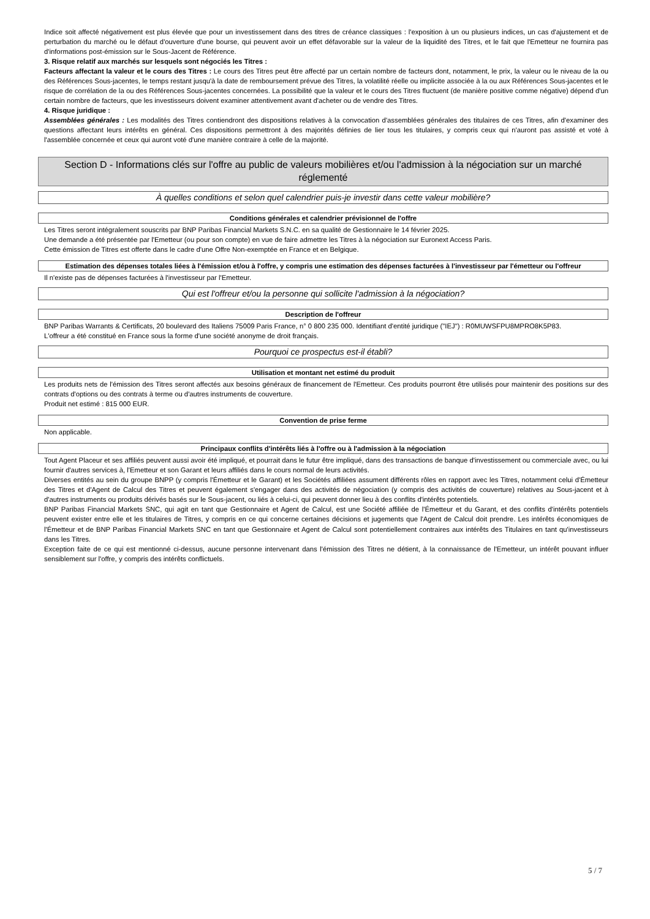Indice soit affecté négativement est plus élevée que pour un investissement dans des titres de créance classiques : l'exposition à un ou plusieurs indices, un cas d'ajustement et de perturbation du marché ou le défaut d'ouverture d'une bourse, qui peuvent avoir un effet défavorable sur la valeur de la liquidité des Titres, et le fait que l'Emetteur ne fournira pas d'informations post-émission sur le Sous-Jacent de Référence.
3. Risque relatif aux marchés sur lesquels sont négociés les Titres :
Facteurs affectant la valeur et le cours des Titres : Le cours des Titres peut être affecté par un certain nombre de facteurs dont, notamment, le prix, la valeur ou le niveau de la ou des Références Sous-jacentes, le temps restant jusqu'à la date de remboursement prévue des Titres, la volatilité réelle ou implicite associée à la ou aux Références Sous-jacentes et le risque de corrélation de la ou des Références Sous-jacentes concernées. La possibilité que la valeur et le cours des Titres fluctuent (de manière positive comme négative) dépend d'un certain nombre de facteurs, que les investisseurs doivent examiner attentivement avant d'acheter ou de vendre des Titres.
4. Risque juridique :
Assemblées générales : Les modalités des Titres contiendront des dispositions relatives à la convocation d'assemblées générales des titulaires de ces Titres, afin d'examiner des questions affectant leurs intérêts en général. Ces dispositions permettront à des majorités définies de lier tous les titulaires, y compris ceux qui n'auront pas assisté et voté à l'assemblée concernée et ceux qui auront voté d'une manière contraire à celle de la majorité.
Section D - Informations clés sur l'offre au public de valeurs mobilières et/ou l'admission à la négociation sur un marché réglementé
À quelles conditions et selon quel calendrier puis-je investir dans cette valeur mobilière?
Conditions générales et calendrier prévisionnel de l'offre
Les Titres seront intégralement souscrits par BNP Paribas Financial Markets S.N.C. en sa qualité de Gestionnaire le 14 février 2025.
Une demande a été présentée par l'Emetteur (ou pour son compte) en vue de faire admettre les Titres à la négociation sur Euronext Access Paris.
Cette émission de Titres est offerte dans le cadre d'une Offre Non-exemptée en France et en Belgique.
Estimation des dépenses totales liées à l'émission et/ou à l'offre, y compris une estimation des dépenses facturées à l'investisseur par l'émetteur ou l'offreur
Il n'existe pas de dépenses facturées à l'investisseur par l'Emetteur.
Qui est l'offreur et/ou la personne qui sollicite l'admission à la négociation?
Description de l'offreur
BNP Paribas Warrants & Certificats, 20 boulevard des Italiens 75009 Paris France, n° 0 800 235 000. Identifiant d'entité juridique ("IEJ") : R0MUWSFPU8MPRO8K5P83.
L'offreur a été constitué en France sous la forme d'une société anonyme de droit français.
Pourquoi ce prospectus est-il établi?
Utilisation et montant net estimé du produit
Les produits nets de l'émission des Titres seront affectés aux besoins généraux de financement de l'Emetteur. Ces produits pourront être utilisés pour maintenir des positions sur des contrats d'options ou des contrats à terme ou d'autres instruments de couverture.
Produit net estimé : 815 000 EUR.
Convention de prise ferme
Non applicable.
Principaux conflits d'intérêts liés à l'offre ou à l'admission à la négociation
Tout Agent Placeur et ses affiliés peuvent aussi avoir été impliqué, et pourrait dans le futur être impliqué, dans des transactions de banque d'investissement ou commerciale avec, ou lui fournir d'autres services à, l'Emetteur et son Garant et leurs affiliés dans le cours normal de leurs activités.
Diverses entités au sein du groupe BNPP (y compris l'Émetteur et le Garant) et les Sociétés affiliées assument différents rôles en rapport avec les Titres, notamment celui d'Émetteur des Titres et d'Agent de Calcul des Titres et peuvent également s'engager dans des activités de négociation (y compris des activités de couverture) relatives au Sous-jacent et à d'autres instruments ou produits dérivés basés sur le Sous-jacent, ou liés à celui-ci, qui peuvent donner lieu à des conflits d'intérêts potentiels.
BNP Paribas Financial Markets SNC, qui agit en tant que Gestionnaire et Agent de Calcul, est une Société affiliée de l'Émetteur et du Garant, et des conflits d'intérêts potentiels peuvent exister entre elle et les titulaires de Titres, y compris en ce qui concerne certaines décisions et jugements que l'Agent de Calcul doit prendre. Les intérêts économiques de l'Émetteur et de BNP Paribas Financial Markets SNC en tant que Gestionnaire et Agent de Calcul sont potentiellement contraires aux intérêts des Titulaires en tant qu'investisseurs dans les Titres.
Exception faite de ce qui est mentionné ci-dessus, aucune personne intervenant dans l'émission des Titres ne détient, à la connaissance de l'Emetteur, un intérêt pouvant influer sensiblement sur l'offre, y compris des intérêts conflictuels.
5 / 7